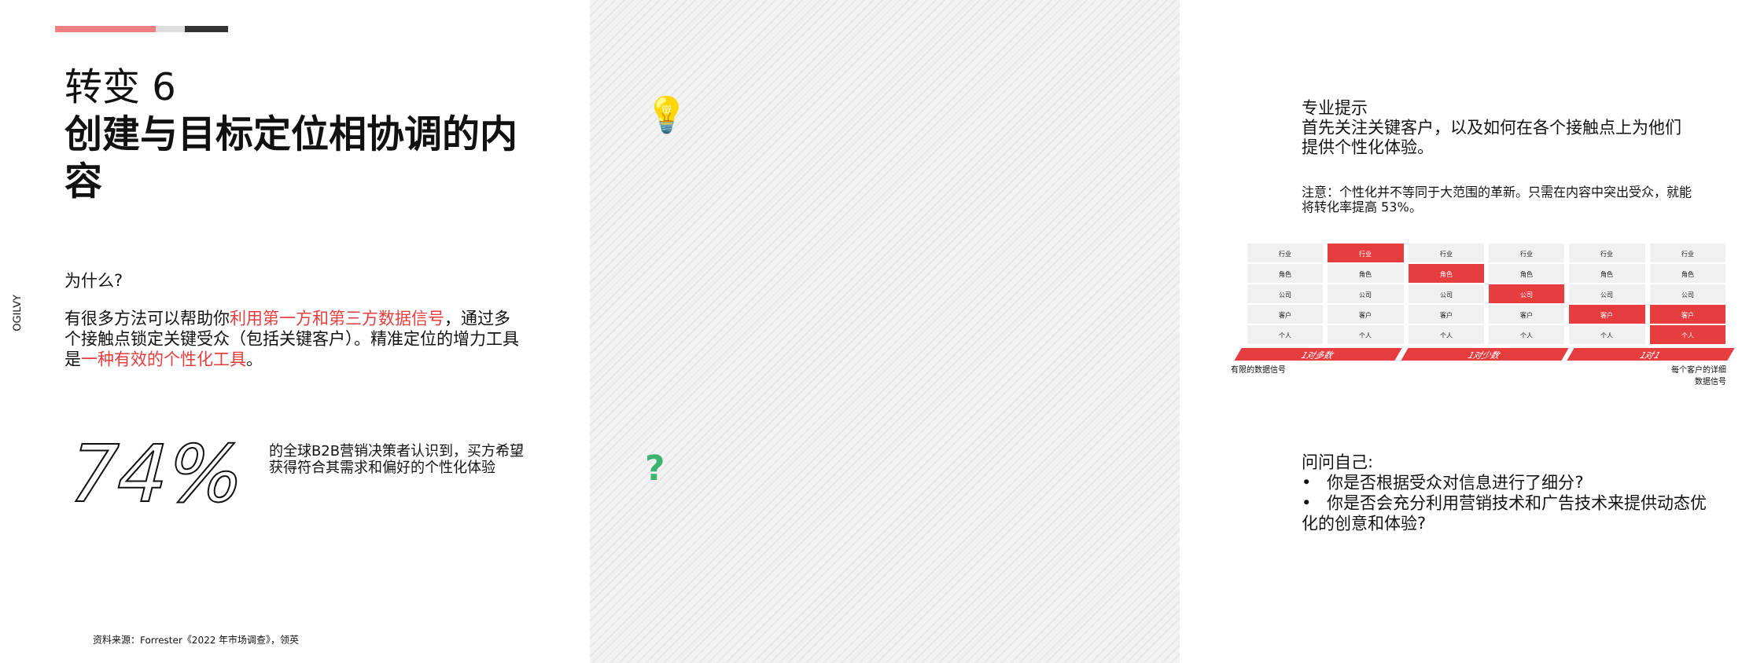OGILVY
转变 6
创建与目标定位相协调的内容
为什么?
有很多方法可以帮助你利用第一方和第三方数据信号，通过多个接触点锁定关键受众（包括关键客户）。精准定位的增力工具是一种有效的个性化工具。
74%
的全球B2B营销决策者认识到，买方希望获得符合其需求和偏好的个性化体验
资料来源：Forrester《2022 年市场调查》，领英
💡
专业提示
首先关注关键客户，以及如何在各个接触点上为他们提供个性化体验。
注意：个性化并不等同于大范围的革新。只需在内容中突出受众，就能将转化率提高 53%。
| 行业 | 行业 | 行业 | 行业 | 行业 | 行业 |
| 角色 | 角色 | 角色 | 角色 | 角色 | 角色 |
| 公司 | 公司 | 公司 | 公司 | 公司 | 公司 |
| 客户 | 客户 | 客户 | 客户 | 客户 | 客户 |
| 个人 | 个人 | 个人 | 个人 | 个人 | 个人 |
1对多数 1对少数 1对1
有限的数据信号 每个客户的详细
数据信号
?
问问自己:
• 你是否根据受众对信息进行了细分?
• 你是否会充分利用营销技术和广告技术来提供动态优化的创意和体验?